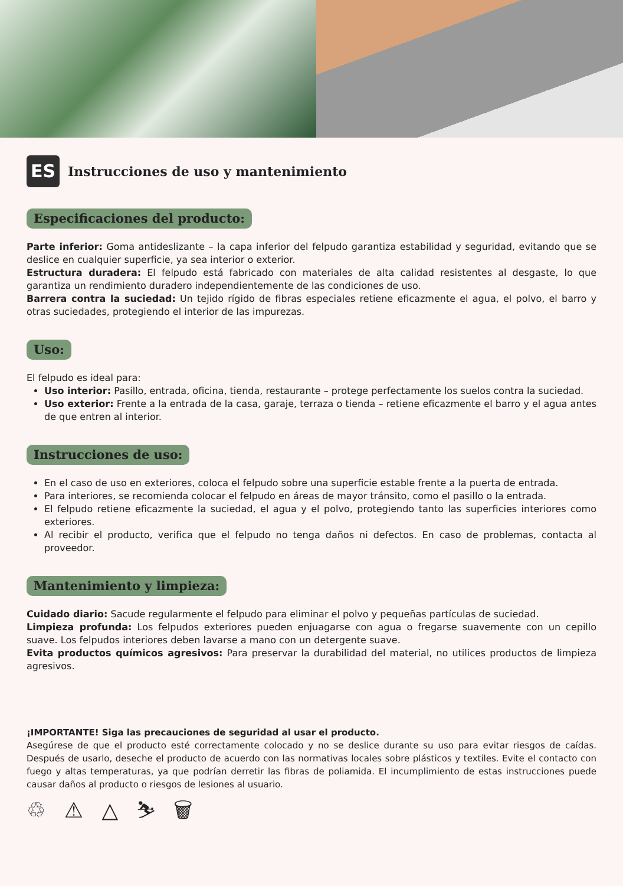ES
Instrucciones de uso y mantenimiento
Especificaciones del producto:
Parte inferior: Goma antideslizante – la capa inferior del felpudo garantiza estabilidad y seguridad, evitando que se deslice en cualquier superficie, ya sea interior o exterior.
Estructura duradera: El felpudo está fabricado con materiales de alta calidad resistentes al desgaste, lo que garantiza un rendimiento duradero independientemente de las condiciones de uso.
Barrera contra la suciedad: Un tejido rígido de fibras especiales retiene eficazmente el agua, el polvo, el barro y otras suciedades, protegiendo el interior de las impurezas.
Uso:
El felpudo es ideal para:
Uso interior: Pasillo, entrada, oficina, tienda, restaurante – protege perfectamente los suelos contra la suciedad.
Uso exterior: Frente a la entrada de la casa, garaje, terraza o tienda – retiene eficazmente el barro y el agua antes de que entren al interior.
Instrucciones de uso:
En el caso de uso en exteriores, coloca el felpudo sobre una superficie estable frente a la puerta de entrada.
Para interiores, se recomienda colocar el felpudo en áreas de mayor tránsito, como el pasillo o la entrada.
El felpudo retiene eficazmente la suciedad, el agua y el polvo, protegiendo tanto las superficies interiores como exteriores.
Al recibir el producto, verifica que el felpudo no tenga daños ni defectos. En caso de problemas, contacta al proveedor.
Mantenimiento y limpieza:
Cuidado diario: Sacude regularmente el felpudo para eliminar el polvo y pequeñas partículas de suciedad.
Limpieza profunda: Los felpudos exteriores pueden enjuagarse con agua o fregarse suavemente con un cepillo suave. Los felpudos interiores deben lavarse a mano con un detergente suave.
Evita productos químicos agresivos: Para preservar la durabilidad del material, no utilices productos de limpieza agresivos.
¡IMPORTANTE! Siga las precauciones de seguridad al usar el producto.
Asegúrese de que el producto esté correctamente colocado y no se deslice durante su uso para evitar riesgos de caídas. Después de usarlo, deseche el producto de acuerdo con las normativas locales sobre plásticos y textiles. Evite el contacto con fuego y altas temperaturas, ya que podrían derretir las fibras de poliamida. El incumplimiento de estas instrucciones puede causar daños al producto o riesgos de lesiones al usuario.
♲ ⚠ △ ⛷ 🗑